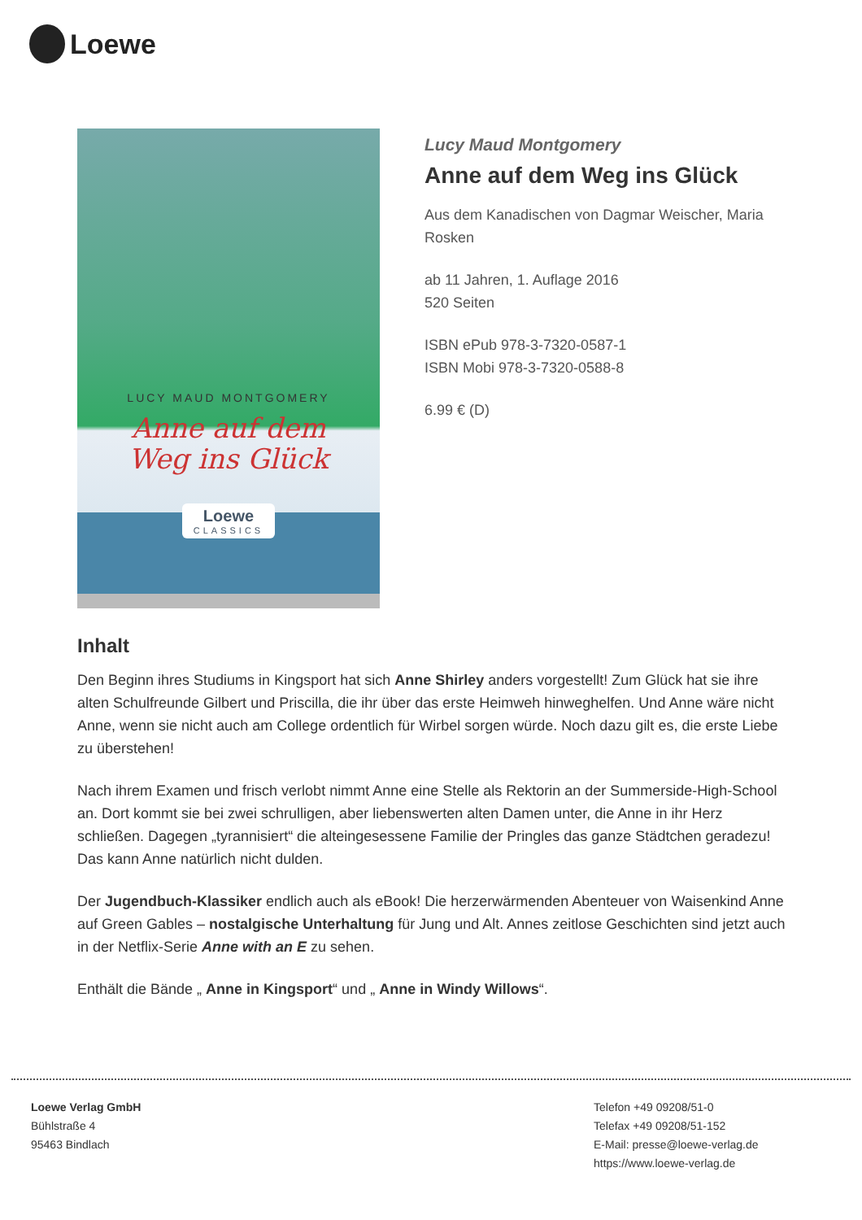Loewe
LUCY MAUD MONTGOMERY
Anne auf dem
Weg ins Glück
Loewe
CLASSICS
Lucy Maud Montgomery
Anne auf dem Weg ins Glück
Aus dem Kanadischen von Dagmar Weischer, Maria Rosken
ab 11 Jahren, 1. Auflage 2016
520 Seiten
ISBN ePub 978-3-7320-0587-1
ISBN Mobi 978-3-7320-0588-8
6.99 € (D)
Inhalt
Den Beginn ihres Studiums in Kingsport hat sich Anne Shirley anders vorgestellt! Zum Glück hat sie ihre alten Schulfreunde Gilbert und Priscilla, die ihr über das erste Heimweh hinweghelfen. Und Anne wäre nicht Anne, wenn sie nicht auch am College ordentlich für Wirbel sorgen würde. Noch dazu gilt es, die erste Liebe zu überstehen!
Nach ihrem Examen und frisch verlobt nimmt Anne eine Stelle als Rektorin an der Summerside-High-School an. Dort kommt sie bei zwei schrulligen, aber liebenswerten alten Damen unter, die Anne in ihr Herz schließen. Dagegen „tyrannisiert“ die alteingesessene Familie der Pringles das ganze Städtchen geradezu! Das kann Anne natürlich nicht dulden.
Der Jugendbuch-Klassiker endlich auch als eBook! Die herzerwärmenden Abenteuer von Waisenkind Anne auf Green Gables – nostalgische Unterhaltung für Jung und Alt. Annes zeitlose Geschichten sind jetzt auch in der Netflix-Serie Anne with an E zu sehen.
Enthält die Bände „ Anne in Kingsport“ und „ Anne in Windy Willows“.
Loewe Verlag GmbH
Bühlstraße 4
95463 Bindlach
Telefon +49 09208/51-0
Telefax +49 09208/51-152
E-Mail: presse@loewe-verlag.de
https://www.loewe-verlag.de